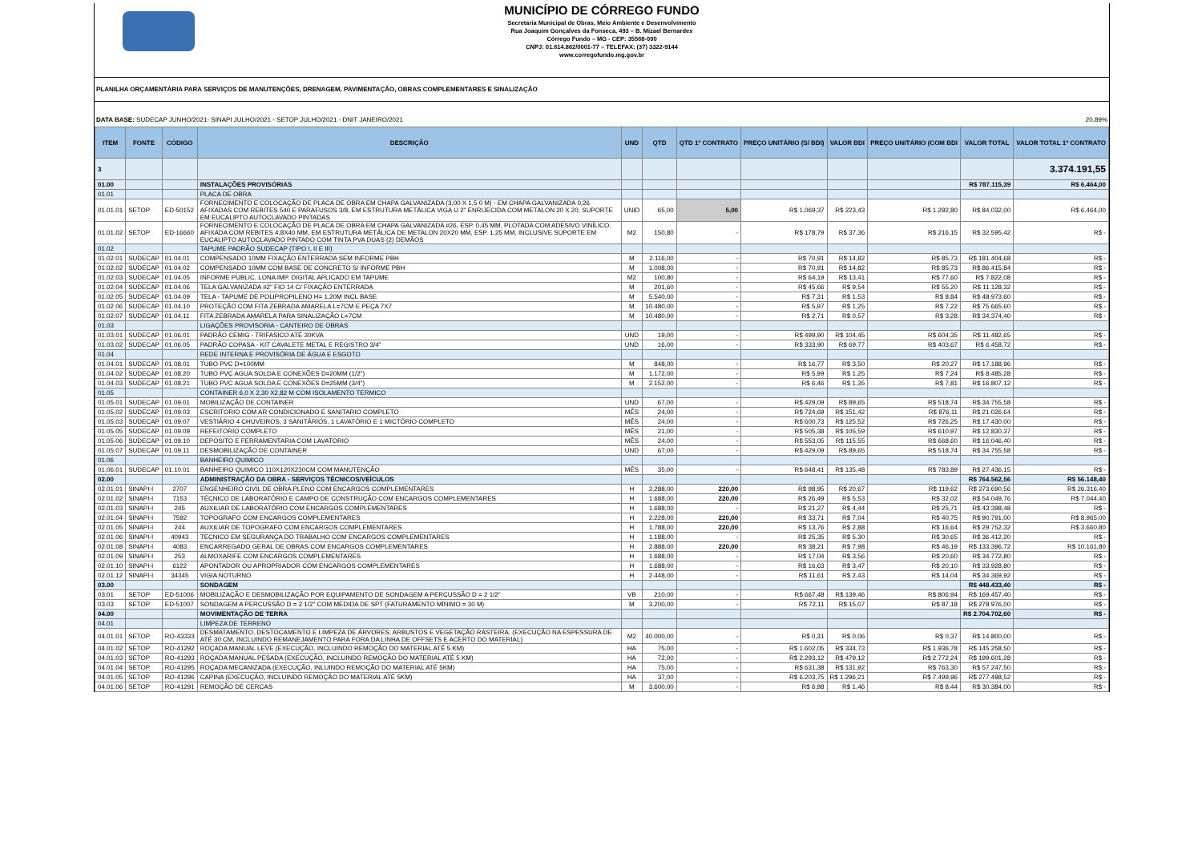MUNICÍPIO DE CÓRREGO FUNDO
Secretaria Municipal de Obras, Meio Ambiente e Desenvolvimento
Rua Joaquim Gonçalves da Fonseca, 493 – B. Mizael Bernardes
Córrego Fundo – MG - CEP: 35568-000
CNPJ: 01.614.862/0001-77 – TELEFAX: (37) 3322-9144
www.corregofundo.mg.gov.br
PLANILHA ORÇAMENTÁRIA PARA SERVIÇOS DE MANUTENÇÕES, DRENAGEM, PAVIMENTAÇÃO, OBRAS COMPLEMENTARES E SINALIZAÇÃO
DATA BASE: SUDECAP JUNHO/2021- SINAPI JULHO/2021 - SETOP JULHO/2021 - DNIT JANEIRO/2021 20,89%
| ITEM | FONTE | CÓDIGO | DESCRIÇÃO | UND | QTD | QTD 1º CONTRATO | PREÇO UNITÁRIO (S/ BDI) | VALOR BDI | PREÇO UNITÁRIO (COM BDI | VALOR TOTAL | VALOR TOTAL 1º CONTRATO |
| --- | --- | --- | --- | --- | --- | --- | --- | --- | --- | --- | --- |
| 3 | | | | | | | | | | | 3.374.191,55 |
| 01.00 | | | INSTALAÇÕES PROVISÓRIAS | | | | | | | R$ 787.115,39 | R$ 6.464,00 |
| 01.01 | | | PLACA DE OBRA | | | | | | | | |
| 01.01.01 | SETOP | ED-50152 | FORNECIMENTO E COLOCAÇÃO DE PLACA DE OBRA EM CHAPA GALVANIZADA (3,00 X 1,5 0 M) - EM CHAPA GALVANIZADA 0,26 AFIXADAS COM REBITES 540 E PARAFUSOS 3/8, EM ESTRUTURA METÁLICA VIGA U 2" ENRIJECIDA COM METALON 20 X 20, SUPORTE EM EUCALIPTO AUTOCLAVADO PINTADAS | UNID | 65,00 | 5,00 | R$ 1.069,37 | R$ 223,43 | R$ 1.292,80 | R$ 84.032,00 | R$ 6.464,00 |
| 01.01.02 | SETOP | ED-16660 | FORNECIMENTO E COLOCAÇÃO DE PLACA DE OBRA EM CHAPA GALVANIZADA #26, ESP. 0,45 MM, PLOTADA COM ADESIVO VINÍLICO, AFIXADA COM REBITES 4,8X40 MM, EM ESTRUTURA METÁLICA DE METALON 20X20 MM, ESP. 1,25 MM, INCLUSIVE SUPORTE EM EUCALIPTO AUTOCLAVADO PINTADO COM TINTA PVA DUAS (2) DEMÃOS | M2 | 150,80 | - | R$ 178,79 | R$ 37,36 | R$ 216,15 | R$ 32.595,42 | R$ - |
| 01.02 | | | TAPUME PADRÃO SUDECAP (TIPO I, II E III) | | | | | | | | |
| 01.02.01 | SUDECAP | 01.04.01 | COMPENSADO 10MM FIXAÇÃO ENTERRADA SEM INFORME PBH | M | 2.116,00 | - | R$ 70,91 | R$ 14,82 | R$ 85,73 | R$ 181.404,68 | R$ - |
| 01.02.02 | SUDECAP | 01.04.02 | COMPENSADO 10MM COM BASE DE CONCRETO S/ INFORME PBH | M | 1.008,00 | - | R$ 70,91 | R$ 14,82 | R$ 85,73 | R$ 86.415,84 | R$ - |
| 01.02.03 | SUDECAP | 01.04.05 | INFORME PUBLIC. LONA IMP. DIGITAL APLICADO EM TAPUME | M2 | 100,80 | - | R$ 64,19 | R$ 13,41 | R$ 77,60 | R$ 7.822,08 | R$ - |
| 01.02.04 | SUDECAP | 01.04.06 | TELA GALVANIZADA #2" FIO 14 C/ FIXAÇÃO ENTERRADA | M | 201,60 | - | R$ 45,66 | R$ 9,54 | R$ 55,20 | R$ 11.128,32 | R$ - |
| 01.02.05 | SUDECAP | 01.04.09 | TELA - TAPUME DE POLIPROPILENO H= 1,20M INCL BASE | M | 5.540,00 | - | R$ 7,31 | R$ 1,53 | R$ 8,84 | R$ 48.973,60 | R$ - |
| 01.02.06 | SUDECAP | 01.04.10 | PROTEÇÃO COM FITA ZEBRADA AMARELA L=7CM E PEÇA 7X7 | M | 10.480,00 | - | R$ 5,97 | R$ 1,25 | R$ 7,22 | R$ 75.665,60 | R$ - |
| 01.02.07 | SUDECAP | 01.04.11 | FITA ZEBRADA AMARELA PARA SINALIZAÇÃO L=7CM | M | 10.480,00 | - | R$ 2,71 | R$ 0,57 | R$ 3,28 | R$ 34.374,40 | R$ - |
| 01.03 | | | LIGAÇÕES PROVISORIA - CANTEIRO DE OBRAS | | | | | | | | |
| 01.03.01 | SUDECAP | 01.06.01 | PADRÃO CEMIG - TRIFASICO ATÉ 30KVA | UND | 19,00 | - | R$ 499,90 | R$ 104,45 | R$ 604,35 | R$ 11.482,65 | R$ - |
| 01.03.02 | SUDECAP | 01.06.05 | PADRÃO COPASA - KIT CAVALETE METAL E REGISTRO 3/4" | UND | 16,00 | - | R$ 333,90 | R$ 69,77 | R$ 403,67 | R$ 6.458,72 | R$ - |
| 01.04 | | | REDE INTERNA E PROVISÓRIA DE ÁGUA E ESGOTO | | | | | | | | |
| 01.04.01 | SUDECAP | 01.08.01 | TUBO PVC D=100MM | M | 848,00 | - | R$ 16,77 | R$ 3,50 | R$ 20,27 | R$ 17.188,96 | R$ - |
| 01.04.02 | SUDECAP | 01.08.20 | TUBO PVC AGUA SOLDA E CONEXÕES D=20MM (1/2") | M | 1.172,00 | - | R$ 5,99 | R$ 1,25 | R$ 7,24 | R$ 8.485,28 | R$ - |
| 01.04.03 | SUDECAP | 01.08.21 | TUBO PVC AGUA SOLDA E CONEXÕES D=25MM (3/4") | M | 2.152,00 | - | R$ 6,46 | R$ 1,35 | R$ 7,81 | R$ 16.807,12 | R$ - |
| 01.05 | | | CONTAINER 6,0 X 2,30 X2,82 M COM ISOLAMENTO TERMICO | | | | | | | | |
| 01.05.01 | SUDECAP | 01.09.01 | MOBILIZAÇÃO DE CONTAINER | UND | 67,00 | - | R$ 429,09 | R$ 89,65 | R$ 518,74 | R$ 34.755,58 | R$ - |
| 01.05.02 | SUDECAP | 01.09.03 | ESCRITORIO COM AR CONDICIONADO E SANITARIO COMPLETO | MÊS | 24,00 | - | R$ 724,69 | R$ 151,42 | R$ 876,11 | R$ 21.026,64 | R$ - |
| 01.05.03 | SUDECAP | 01.09.07 | VESTIÁRIO 4 CHUVEIROS, 3 SANITÁRIOS, 1 LAVATÓRIO E 1 MICTÓRIO COMPLETO | MÊS | 24,00 | - | R$ 600,73 | R$ 125,52 | R$ 726,25 | R$ 17.430,00 | R$ - |
| 01.05.05 | SUDECAP | 01.09.09 | REFEITORIO COMPLETO | MÊS | 21,00 | - | R$ 505,38 | R$ 105,59 | R$ 610,97 | R$ 12.830,37 | R$ - |
| 01.05.06 | SUDECAP | 01.09.10 | DEPOSITO E FERRAMENTARIA COM LAVATORIO | MÊS | 24,00 | - | R$ 553,05 | R$ 115,55 | R$ 668,60 | R$ 16.046,40 | R$ - |
| 01.05.07 | SUDECAP | 01.09.11 | DESMOBILIZAÇÃO DE CONTAINER | UND | 67,00 | - | R$ 429,09 | R$ 89,65 | R$ 518,74 | R$ 34.755,58 | R$ - |
| 01.06 | | | BANHEIRO QUIMICO | | | | | | | | |
| 01.06.01 | SUDECAP | 01.10.01 | BANHEIRO QUIMICO 110X120X230CM COM MANUTENÇÃO | MÊS | 35,00 | - | R$ 648,41 | R$ 135,48 | R$ 783,89 | R$ 27.436,15 | R$ - |
| 02.00 | | | ADMINISTRAÇÃO DA OBRA - SERVIÇOS TÉCNICOS/VEÍCULOS | | | | | | | R$ 764.562,56 | R$ 56.148,40 |
| 02.01.01 | SINAPI-I | 2707 | ENGENHEIRO CIVIL DE OBRA PLENO COM ENCARGOS COMPLEMENTARES | H | 2.288,00 | 220,00 | R$ 98,95 | R$ 20,67 | R$ 119,62 | R$ 273.690,56 | R$ 26.316,40 |
| 02.01.02 | SINAPI-I | 7153 | TÉCNICO DE LABORATÓRIO E CAMPO DE CONSTRUÇÃO COM ENCARGOS COMPLEMENTARES | H | 1.688,00 | 220,00 | R$ 26,49 | R$ 5,53 | R$ 32,02 | R$ 54.049,76 | R$ 7.044,40 |
| 02.01.03 | SINAPI-I | 245 | AUXILIAR DE LABORATÓRIO COM ENCARGOS COMPLEMENTARES | H | 1.688,00 | - | R$ 21,27 | R$ 4,44 | R$ 25,71 | R$ 43.398,48 | R$ - |
| 02.01.04 | SINAPI-I | 7592 | TOPOGRAFO COM ENCARGOS COMPLEMENTARES | H | 2.228,00 | 220,00 | R$ 33,71 | R$ 7,04 | R$ 40,75 | R$ 90.791,00 | R$ 8.965,00 |
| 02.01.05 | SINAPI-I | 244 | AUXILIAR DE TOPOGRAFO COM ENCARGOS COMPLEMENTARES | H | 1.788,00 | 220,00 | R$ 13,76 | R$ 2,88 | R$ 16,64 | R$ 29.752,32 | R$ 3.660,80 |
| 02.01.06 | SINAPI-I | 40943 | TECNICO EM SEGURANÇA DO TRABALHO COM ENCARGOS COMPLEMENTARES | H | 1.188,00 | - | R$ 25,35 | R$ 5,30 | R$ 30,65 | R$ 36.412,20 | R$ - |
| 02.01.08 | SINAPI-I | 4083 | ENCARREGADO GERAL DE OBRAS COM ENCARGOS COMPLEMENTARES | H | 2.888,00 | 220,00 | R$ 38,21 | R$ 7,98 | R$ 46,19 | R$ 133.396,72 | R$ 10.161,80 |
| 02.01.09 | SINAPI-I | 253 | ALMOXARIFE COM ENCARGOS COMPLEMENTARES | H | 1.688,00 | - | R$ 17,04 | R$ 3,56 | R$ 20,60 | R$ 34.772,80 | R$ - |
| 02.01.10 | SINAPI-I | 6122 | APONTADOR OU APROPRIADOR COM ENCARGOS COMPLEMENTARES | H | 1.688,00 | - | R$ 16,63 | R$ 3,47 | R$ 20,10 | R$ 33.928,80 | R$ - |
| 02.01.12 | SINAPI-I | 34345 | VIGIA NOTURNO | H | 2.448,00 | - | R$ 11,61 | R$ 2,43 | R$ 14,04 | R$ 34.369,92 | R$ - |
| 03.00 | | | SONDAGEM | | | | | | | R$ 448.433,40 | R$ - |
| 03.01 | SETOP | ED-51006 | MOBILIZAÇÃO E DESMOBILIZAÇÃO POR EQUIPAMENTO DE SONDAGEM A PERCUSSÃO D = 2 1/2" | VB | 210,00 | - | R$ 667,48 | R$ 139,46 | R$ 806,94 | R$ 169.457,40 | R$ - |
| 03.03 | SETOP | ED-51007 | SONDAGEM A PERCUSSÃO D = 2 1/2" COM MEDIDA DE SPT (FATURAMENTO MÍNIMO = 30 M) | M | 3.200,00 | - | R$ 72,11 | R$ 15,07 | R$ 87,18 | R$ 278.976,00 | R$ - |
| 04.00 | | | MOVIMENTAÇÃO DE TERRA | | | | | | | R$ 2.704.702,60 | R$ - |
| 04.01 | | | LIMPEZA DE TERRENO | | | | | | | | |
| 04.01.01 | SETOP | RO-43333 | DESMATAMENTO, DESTOCAMENTO E LIMPEZA DE ÁRVORES, ARBUSTOS E VEGETAÇÃO RASTEIRA. (EXECUÇÃO NA ESPESSURA DE ATÉ 30 CM, INCLUINDO REMANEJAMENTO PARA FORA DA LINHA DE OFFSETS E ACERTO DO MATERIAL) | M2 | 40.000,00 | - | R$ 0,31 | R$ 0,06 | R$ 0,37 | R$ 14.800,00 | R$ - |
| 04.01.02 | SETOP | RO-41292 | ROÇADA MANUAL LEVE (EXECUÇÃO, INCLUINDO REMOÇÃO DO MATERIAL ATÉ 5 KM) | HA | 75,00 | - | R$ 1.602,05 | R$ 334,73 | R$ 1.936,78 | R$ 145.258,50 | R$ - |
| 04.01.03 | SETOP | RO-41293 | ROÇADA MANUAL PESADA (EXECUÇÃO, INCLUINDO REMOÇÃO DO MATERIAL ATÉ 5 KM) | HA | 72,00 | - | R$ 2.293,12 | R$ 479,12 | R$ 2.772,24 | R$ 199.601,28 | R$ - |
| 04.01.04 | SETOP | RO-41295 | ROÇADA MECANIZADA (EXECUÇÃO, INLUINDO REMOÇÃO DO MATERIAL ATÉ 5KM) | HA | 75,00 | - | R$ 631,38 | R$ 131,92 | R$ 763,30 | R$ 57.247,50 | R$ - |
| 04.01.05 | SETOP | RO-41296 | CAPINA (EXECUÇÃO, INCLUINDO REMOÇÃO DO MATERIAL ATÉ 5KM) | HA | 37,00 | - | R$ 6.203,75 | R$ 1.296,21 | R$ 7.499,96 | R$ 277.498,52 | R$ - |
| 04.01.06 | SETOP | RO-41291 | REMOÇÃO DE CERCAS | M | 3.600,00 | - | R$ 6,98 | R$ 1,46 | R$ 8,44 | R$ 30.384,00 | R$ - |